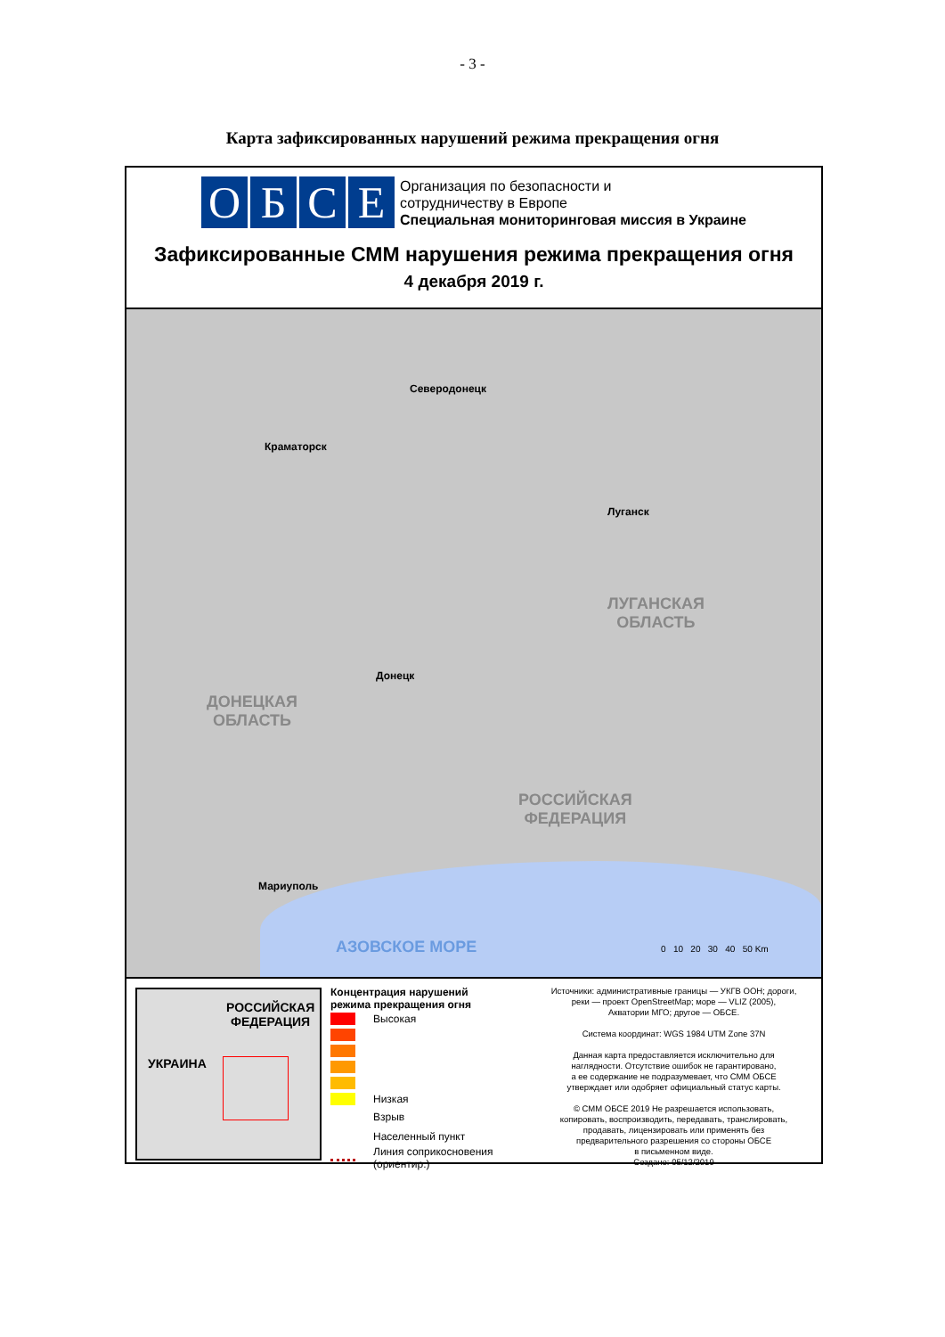- 3 -
Карта зафиксированных нарушений режима прекращения огня
ОБСЕ
Организация по безопасности и
сотрудничеству в Европе
Специальная мониторинговая миссия в Украине
Зафиксированные СММ нарушения режима прекращения огня
4 декабря 2019 г.
Северодонецк
Краматорск
Луганск
Донецк
Мариуполь
ЛУГАНСКАЯ
ОБЛАСТЬ
ДОНЕЦКАЯ
ОБЛАСТЬ
РОССИЙСКАЯ
ФЕДЕРАЦИЯ
АЗОВСКОЕ МОРЕ 0 10 20 30 40 50 Km
РОССИЙСКАЯ
ФЕДЕРАЦИЯ
УКРАИНА
Концентрация нарушений
режима прекращения огня
Высокая
Низкая
Взрыв
Населенный пункт
Линия соприкосновения
(ориентир.)
Источники: административные границы — УКГВ ООН; дороги,
реки — проект OpenStreetMap; море — VLIZ (2005),
Акватории МГО; другое — ОБСЕ.
Система координат: WGS 1984 UTM Zone 37N
Данная карта предоставляется исключительно для
наглядности. Отсутствие ошибок не гарантировано,
а ее содержание не подразумевает, что СММ ОБСЕ
утверждает или одобряет официальный статус карты.
© СММ ОБСЕ 2019 Не разрешается использовать,
копировать, воспроизводить, передавать, транслировать,
продавать, лицензировать или применять без
предварительного разрешения со стороны ОБСЕ
в письменном виде.
Создано: 05/12/2019